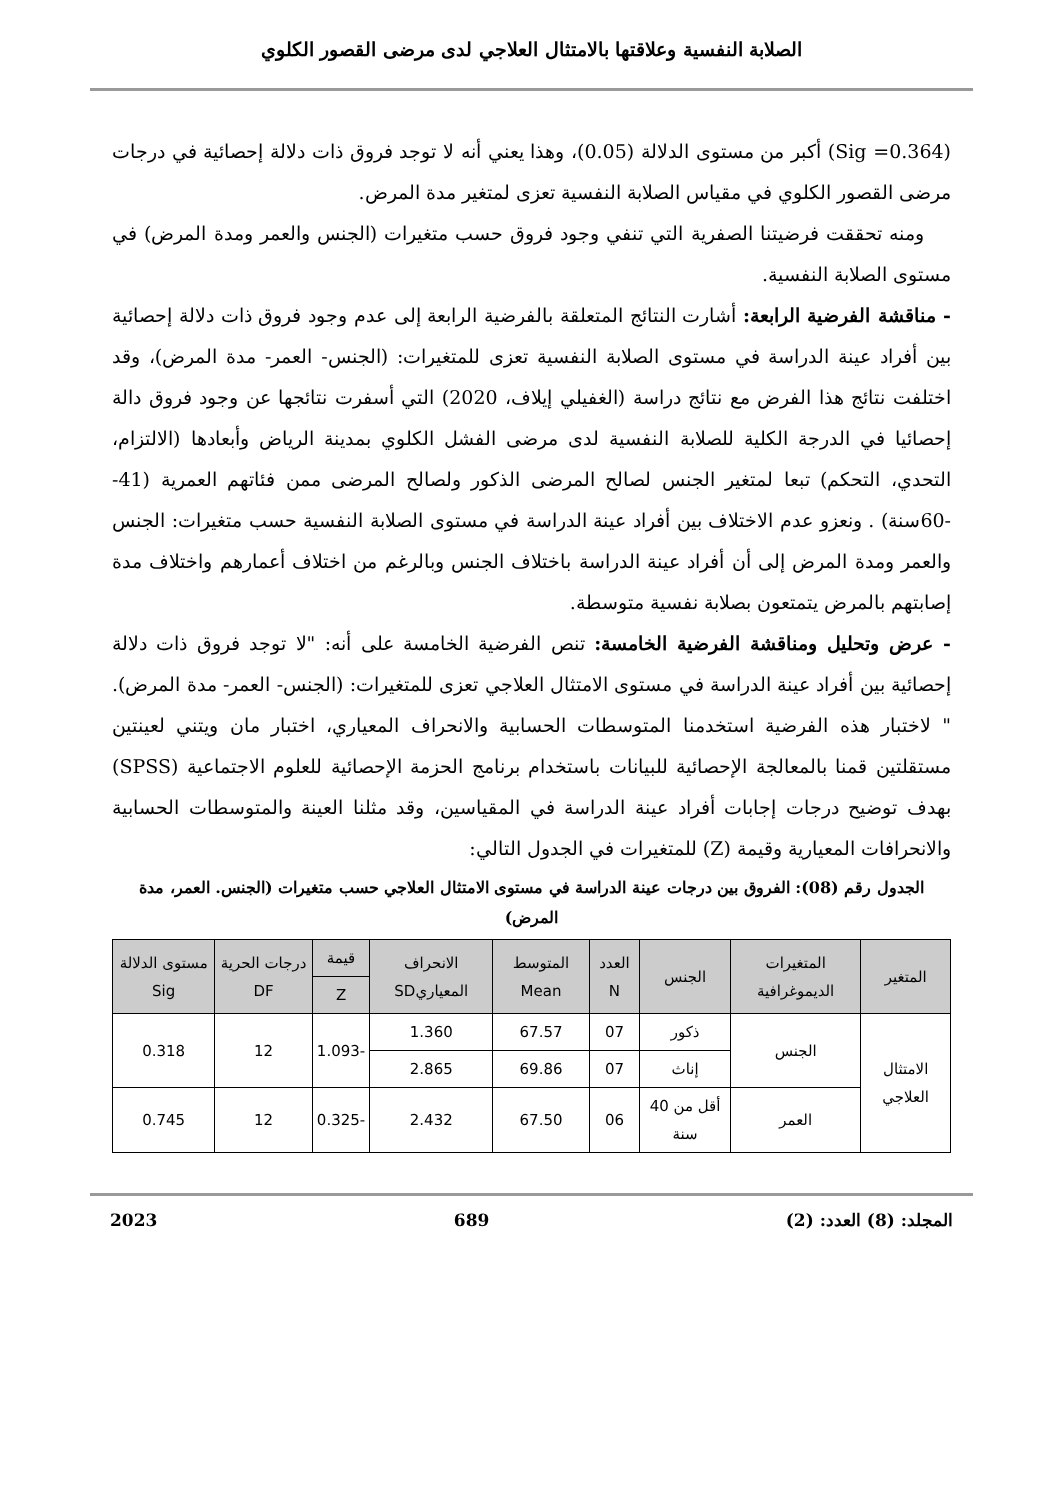الصلابة النفسية وعلاقتها بالامتثال العلاجي لدى مرضى القصور الكلوي
(Sig =0.364) أكبر من مستوى الدلالة (0.05)، وهذا يعني أنه لا توجد فروق ذات دلالة إحصائية في درجات مرضى القصور الكلوي في مقياس الصلابة النفسية تعزى لمتغير مدة المرض.
ومنه تحققت فرضيتنا الصفرية التي تنفي وجود فروق حسب متغيرات (الجنس والعمر ومدة المرض) في مستوى الصلابة النفسية.
- مناقشة الفرضية الرابعة: أشارت النتائج المتعلقة بالفرضية الرابعة إلى عدم وجود فروق ذات دلالة إحصائية بين أفراد عينة الدراسة في مستوى الصلابة النفسية تعزى للمتغيرات: (الجنس- العمر- مدة المرض)، وقد اختلفت نتائج هذا الفرض مع نتائج دراسة (الغفيلي إيلاف، 2020) التي أسفرت نتائجها عن وجود فروق دالة إحصائيا في الدرجة الكلية للصلابة النفسية لدى مرضى الفشل الكلوي بمدينة الرياض وأبعادها (الالتزام، التحدي، التحكم) تبعا لمتغير الجنس لصالح المرضى الذكور ولصالح المرضى ممن فئاتهم العمرية (41--60سنة) . ونعزو عدم الاختلاف بين أفراد عينة الدراسة في مستوى الصلابة النفسية حسب متغيرات: الجنس والعمر ومدة المرض إلى أن أفراد عينة الدراسة باختلاف الجنس وبالرغم من اختلاف أعمارهم واختلاف مدة إصابتهم بالمرض يتمتعون بصلابة نفسية متوسطة.
- عرض وتحليل ومناقشة الفرضية الخامسة: تنص الفرضية الخامسة على أنه: "لا توجد فروق ذات دلالة إحصائية بين أفراد عينة الدراسة في مستوى الامتثال العلاجي تعزى للمتغيرات: (الجنس- العمر- مدة المرض). " لاختبار هذه الفرضية استخدمنا المتوسطات الحسابية والانحراف المعياري، اختبار مان ويتني لعينتين مستقلتين قمنا بالمعالجة الإحصائية للبيانات باستخدام برنامج الحزمة الإحصائية للعلوم الاجتماعية (SPSS) بهدف توضيح درجات إجابات أفراد عينة الدراسة في المقياسين، وقد مثلنا العينة والمتوسطات الحسابية والانحرافات المعيارية وقيمة (Z) للمتغيرات في الجدول التالي:
الجدول رقم (08): الفروق بين درجات عينة الدراسة في مستوى الامتثال العلاجي حسب متغيرات (الجنس. العمر، مدة المرض)
| المتغير | المتغيرات الديموغرافية | الجنس | العدد N | المتوسط Mean | الانحراف المعياريSD | قيمة | درجات الحرية DF | مستوى الدلالة Sig |
| --- | --- | --- | --- | --- | --- | --- | --- | --- |
| | | | | | | Z | | |
| الامتثال العلاجي | الجنس | ذكور | 07 | 67.57 | 1.360 | -1.093 | 12 | 0.318 |
| | | إناث | 07 | 69.86 | 2.865 | | | |
| | العمر | أقل من 40 سنة | 06 | 67.50 | 2.432 | -0.325 | 12 | 0.745 |
المجلد: (8) العدد: (2) 689 2023